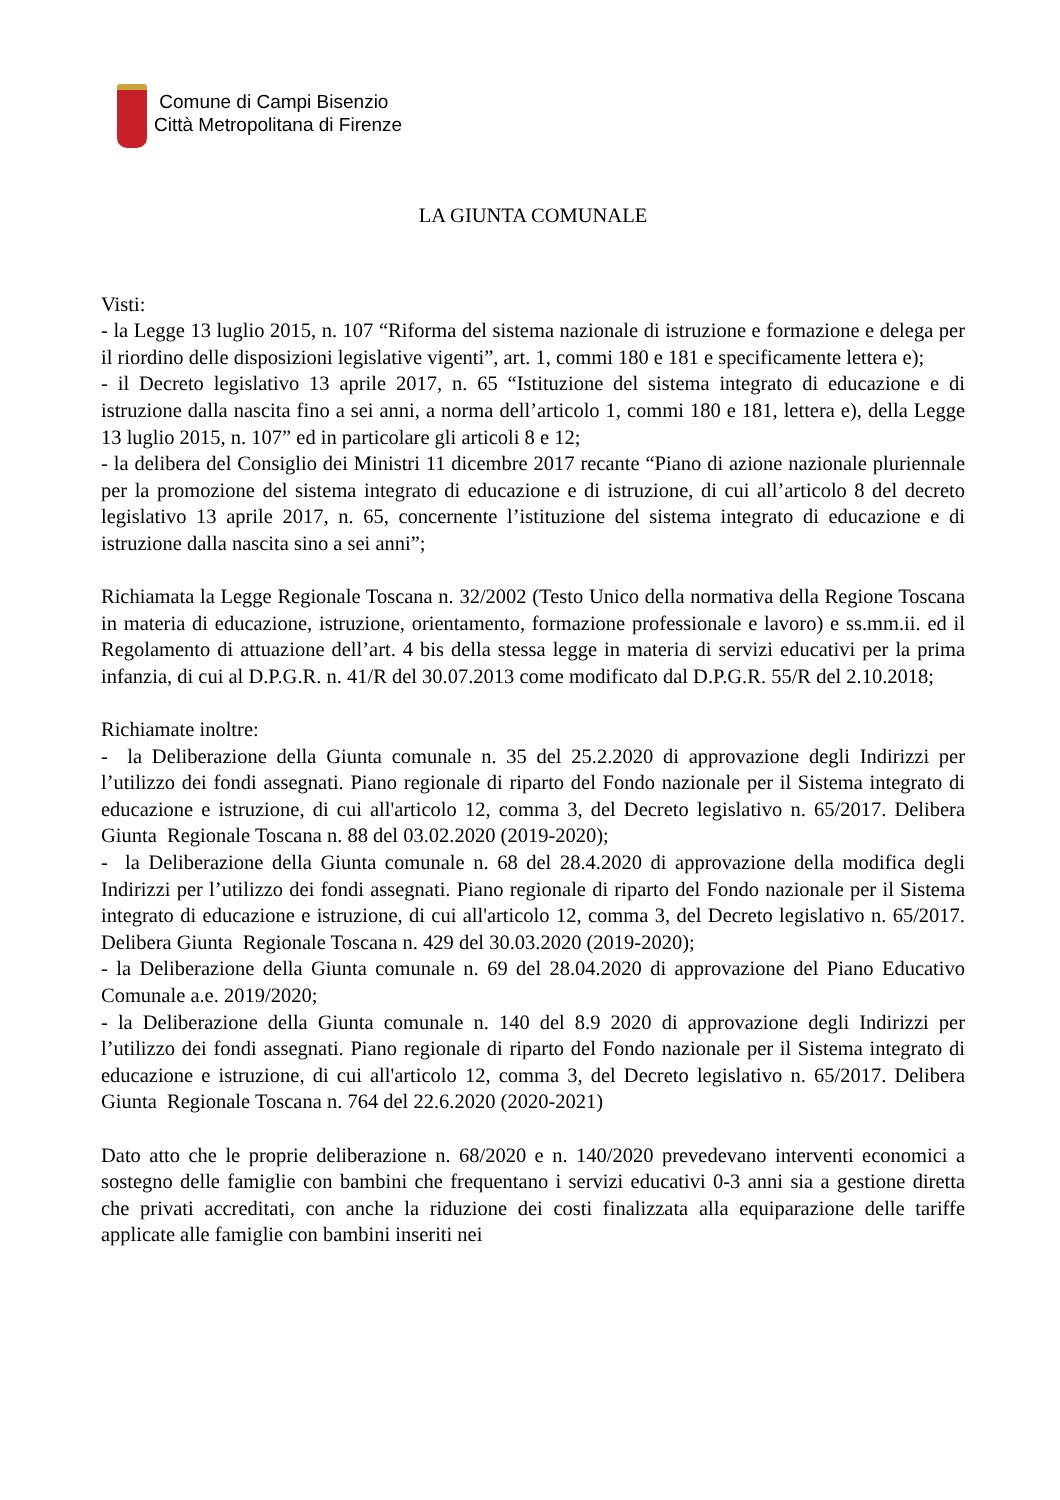Comune di Campi Bisenzio
Città Metropolitana di Firenze
LA GIUNTA COMUNALE
Visti:
- la Legge 13 luglio 2015, n. 107 “Riforma del sistema nazionale di istruzione e formazione e delega per il riordino delle disposizioni legislative vigenti”, art. 1, commi 180 e 181 e specificamente lettera e);
- il Decreto legislativo 13 aprile 2017, n. 65 “Istituzione del sistema integrato di educazione e di istruzione dalla nascita fino a sei anni, a norma dell’articolo 1, commi 180 e 181, lettera e), della Legge 13 luglio 2015, n. 107” ed in particolare gli articoli 8 e 12;
- la delibera del Consiglio dei Ministri 11 dicembre 2017 recante “Piano di azione nazionale pluriennale per la promozione del sistema integrato di educazione e di istruzione, di cui all’articolo 8 del decreto legislativo 13 aprile 2017, n. 65, concernente l’istituzione del sistema integrato di educazione e di istruzione dalla nascita sino a sei anni”;
Richiamata la Legge Regionale Toscana n. 32/2002 (Testo Unico della normativa della Regione Toscana in materia di educazione, istruzione, orientamento, formazione professionale e lavoro) e ss.mm.ii. ed il Regolamento di attuazione dell’art. 4 bis della stessa legge in materia di servizi educativi per la prima infanzia, di cui al D.P.G.R. n. 41/R del 30.07.2013 come modificato dal D.P.G.R. 55/R del 2.10.2018;
Richiamate inoltre:
- la Deliberazione della Giunta comunale n. 35 del 25.2.2020 di approvazione degli Indirizzi per l’utilizzo dei fondi assegnati. Piano regionale di riparto del Fondo nazionale per il Sistema integrato di educazione e istruzione, di cui all'articolo 12, comma 3, del Decreto legislativo n. 65/2017. Delibera Giunta Regionale Toscana n. 88 del 03.02.2020 (2019-2020);
- la Deliberazione della Giunta comunale n. 68 del 28.4.2020 di approvazione della modifica degli Indirizzi per l’utilizzo dei fondi assegnati. Piano regionale di riparto del Fondo nazionale per il Sistema integrato di educazione e istruzione, di cui all'articolo 12, comma 3, del Decreto legislativo n. 65/2017. Delibera Giunta Regionale Toscana n. 429 del 30.03.2020 (2019-2020);
- la Deliberazione della Giunta comunale n. 69 del 28.04.2020 di approvazione del Piano Educativo Comunale a.e. 2019/2020;
- la Deliberazione della Giunta comunale n. 140 del 8.9 2020 di approvazione degli Indirizzi per l’utilizzo dei fondi assegnati. Piano regionale di riparto del Fondo nazionale per il Sistema integrato di educazione e istruzione, di cui all'articolo 12, comma 3, del Decreto legislativo n. 65/2017. Delibera Giunta Regionale Toscana n. 764 del 22.6.2020 (2020-2021)
Dato atto che le proprie deliberazione n. 68/2020 e n. 140/2020 prevedevano interventi economici a sostegno delle famiglie con bambini che frequentano i servizi educativi 0-3 anni sia a gestione diretta che privati accreditati, con anche la riduzione dei costi finalizzata alla equiparazione delle tariffe applicate alle famiglie con bambini inseriti nei